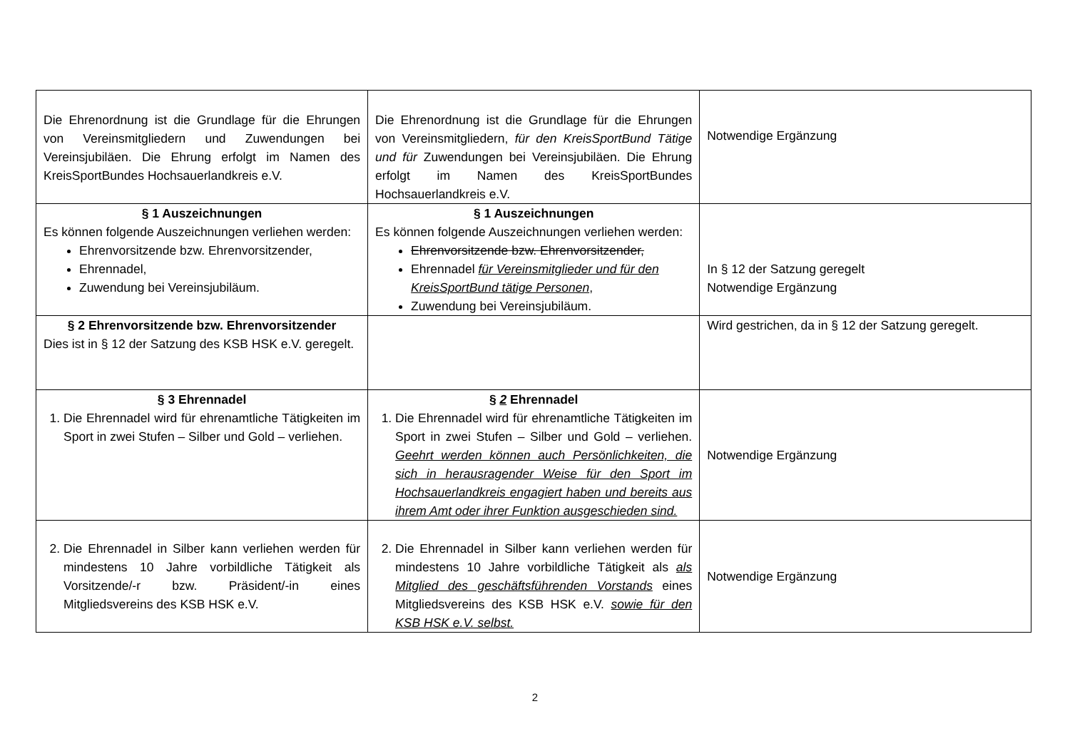| Die Ehrenordnung ist die Grundlage für die Ehrungen von Vereinsmitgliedern und Zuwendungen bei Vereinsjubiläen. Die Ehrung erfolgt im Namen des KreisSportBundes Hochsauerlandkreis e.V. | Die Ehrenordnung ist die Grundlage für die Ehrungen von Vereinsmitgliedern, für den KreisSportBund Tätige und für Zuwendungen bei Vereinsjubiläen. Die Ehrung erfolgt im Namen des KreisSportBundes Hochsauerlandkreis e.V. | Notwendige Ergänzung |
| § 1 Auszeichnungen Es können folgende Auszeichnungen verliehen werden: Ehrenvorsitzende bzw. Ehrenvorsitzender, Ehrennadel, Zuwendung bei Vereinsjubiläum. | § 1 Auszeichnungen Es können folgende Auszeichnungen verliehen werden: Ehrenvorsitzende bzw. Ehrenvorsitzender, Ehrennadel für Vereinsmitglieder und für den KreisSportBund tätige Personen , Zuwendung bei Vereinsjubiläum. | In § 12 der Satzung geregelt Notwendige Ergänzung |
| § 2 Ehrenvorsitzende bzw. Ehrenvorsitzender Dies ist in § 12 der Satzung des KSB HSK e.V. geregelt. | | Wird gestrichen, da in § 12 der Satzung geregelt. |
| § 3 Ehrennadel 1. Die Ehrennadel wird für ehrenamtliche Tätigkeiten im Sport in zwei Stufen – Silber und Gold – verliehen. | § 2 Ehrennadel 1. Die Ehrennadel wird für ehrenamtliche Tätigkeiten im Sport in zwei Stufen – Silber und Gold – verliehen. Geehrt werden können auch Persönlichkeiten, die sich in herausragender Weise für den Sport im Hochsauerlandkreis engagiert haben und bereits aus ihrem Amt oder ihrer Funktion ausgeschieden sind. | Notwendige Ergänzung |
| 2. Die Ehrennadel in Silber kann verliehen werden für mindestens 10 Jahre vorbildliche Tätigkeit als Vorsitzende/-r bzw. Präsident/-in eines Mitgliedsvereins des KSB HSK e.V. | 2. Die Ehrennadel in Silber kann verliehen werden für mindestens 10 Jahre vorbildliche Tätigkeit als als Mitglied des geschäftsführenden Vorstands eines Mitgliedsvereins des KSB HSK e.V. sowie für den KSB HSK e.V. selbst. | Notwendige Ergänzung |
2